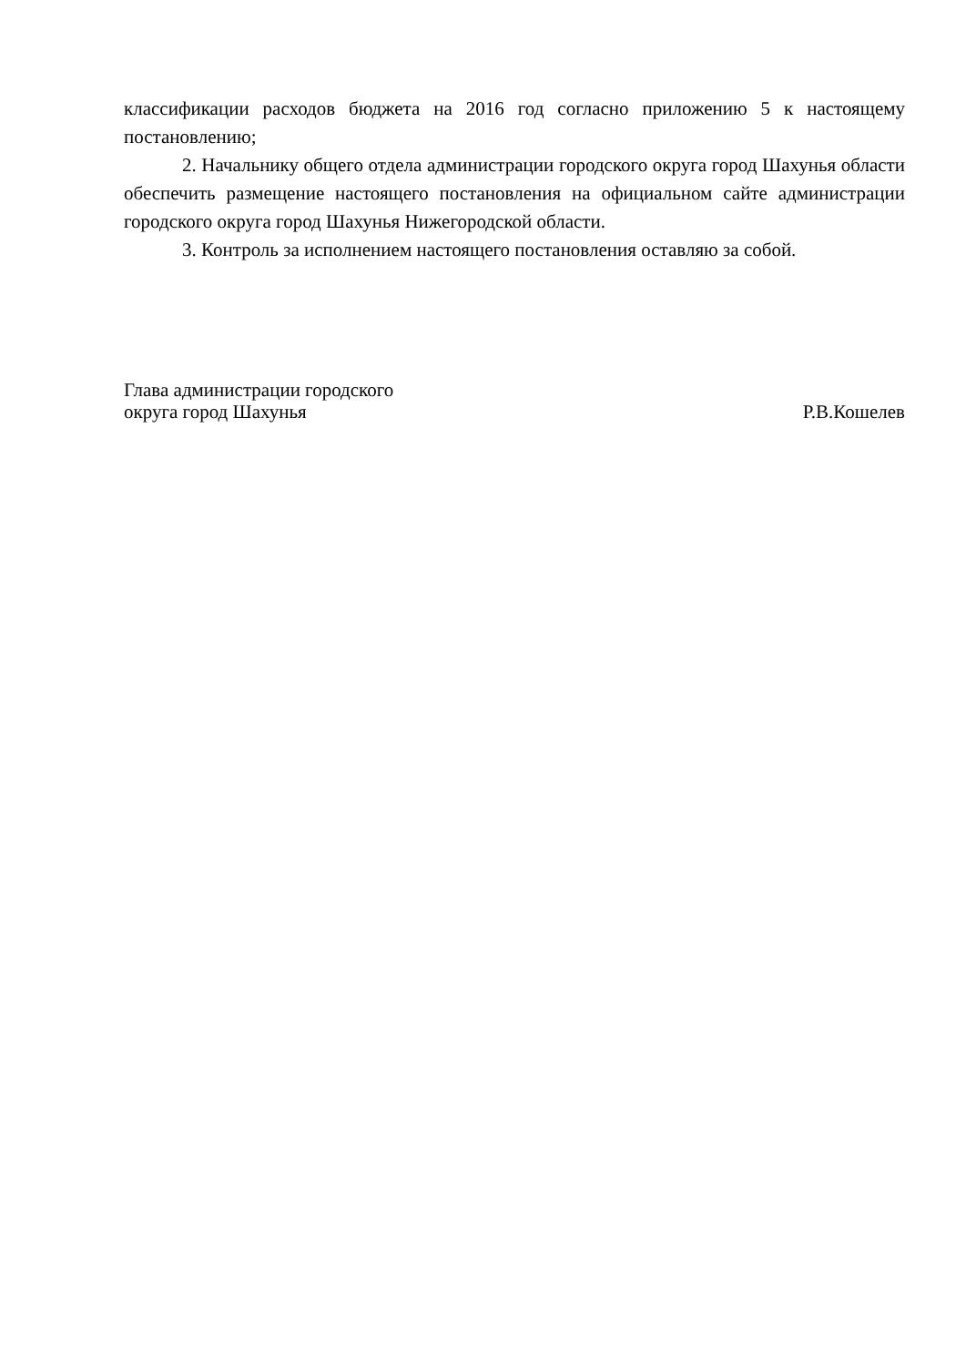классификации расходов бюджета на 2016 год согласно приложению 5 к настоящему постановлению;
2. Начальнику общего отдела администрации городского округа город Шахунья области обеспечить размещение настоящего постановления на официальном сайте администрации городского округа город Шахунья Нижегородской области.
3. Контроль за исполнением настоящего постановления оставляю за собой.
Глава администрации городского
округа город Шахунья
Р.В.Кошелев